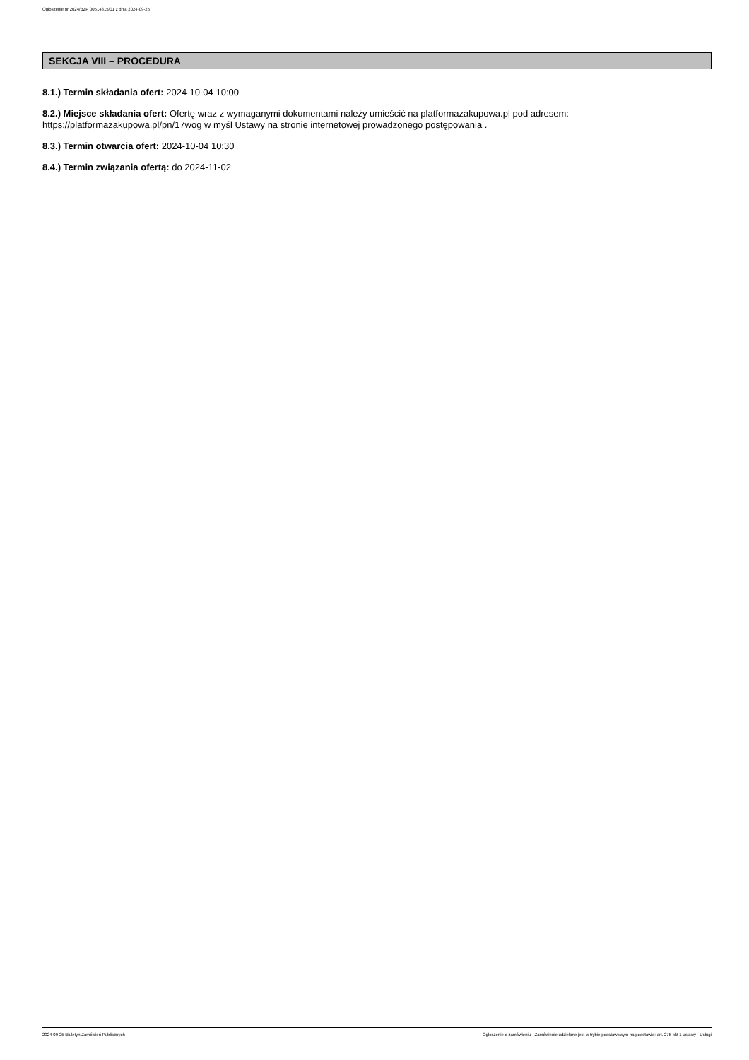Ogłoszenie nr 2024/BZP 00514815/01 z dnia 2024-09-25
SEKCJA VIII – PROCEDURA
8.1.) Termin składania ofert: 2024-10-04 10:00
8.2.) Miejsce składania ofert: Ofertę wraz z wymaganymi dokumentami należy umieścić na platformazakupowa.pl pod adresem: https://platformazakupowa.pl/pn/17wog w myśl Ustawy na stronie internetowej prowadzonego postępowania .
8.3.) Termin otwarcia ofert: 2024-10-04 10:30
8.4.) Termin związania ofertą: do 2024-11-02
2024-09-25 Biuletyn Zamówień Publicznych Ogłoszenie o zamówieniu - Zamówienie udzielane jest w trybie podstawowym na podstawie: art. 275 pkt 1 ustawy - Usługi